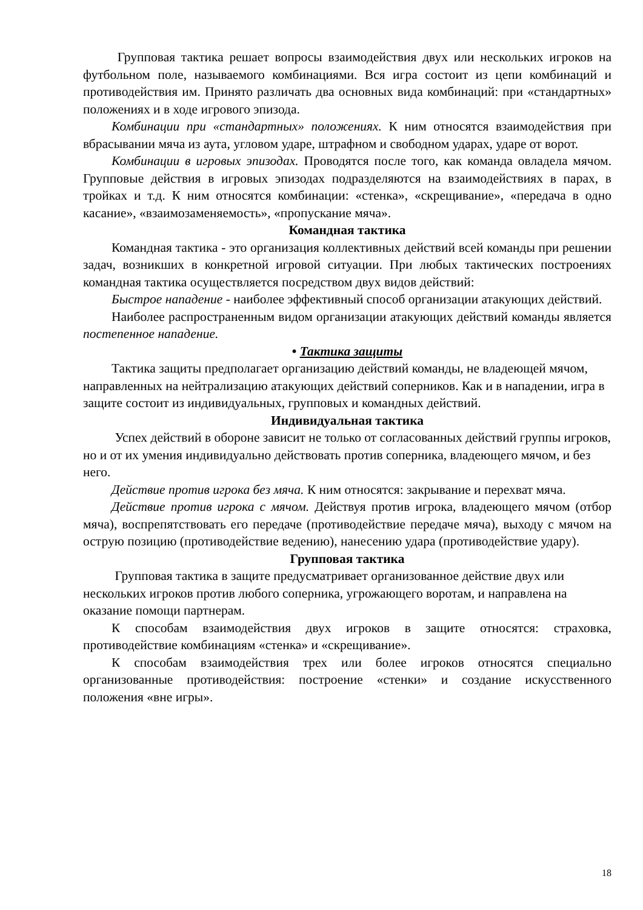Групповая тактика решает вопросы взаимодействия двух или нескольких игроков на футбольном поле, называемого комбинациями. Вся игра состоит из цепи комбинаций и противодействия им. Принято различать два основных вида комбинаций: при «стандартных» положениях и в ходе игрового эпизода.
Комбинации при «стандартных» положениях. К ним относятся взаимодействия при вбрасывании мяча из аута, угловом ударе, штрафном и свободном ударах, ударе от ворот.
Комбинации в игровых эпизодах. Проводятся после того, как команда овладела мячом. Групповые действия в игровых эпизодах подразделяются на взаимодействиях в парах, в тройках и т.д. К ним относятся комбинации: «стенка», «скрещивание», «передача в одно касание», «взаимозаменяемость», «пропускание мяча».
Командная тактика
Командная тактика - это организация коллективных действий всей команды при решении задач, возникших в конкретной игровой ситуации. При любых тактических построениях командная тактика осуществляется посредством двух видов действий:
Быстрое нападение - наиболее эффективный способ организации атакующих действий.
Наиболее распространенным видом организации атакующих действий команды является постепенное нападение.
• Тактика защиты
Тактика защиты предполагает организацию действий команды, не владеющей мячом, направленных на нейтрализацию атакующих действий соперников. Как и в нападении, игра в защите состоит из индивидуальных, групповых и командных действий.
Индивидуальная тактика
Успех действий в обороне зависит не только от согласованных действий группы игроков, но и от их умения индивидуально действовать против соперника, владеющего мячом, и без него.
Действие против игрока без мяча. К ним относятся: закрывание и перехват мяча.
Действие против игрока с мячом. Действуя против игрока, владеющего мячом (отбор мяча), воспрепятствовать его передаче (противодействие передаче мяча), выходу с мячом на острую позицию (противодействие ведению), нанесению удара (противодействие удару).
Групповая тактика
Групповая тактика в защите предусматривает организованное действие двух или нескольких игроков против любого соперника, угрожающего воротам, и направлена на оказание помощи партнерам.
К способам взаимодействия двух игроков в защите относятся: страховка, противодействие комбинациям «стенка» и «скрещивание».
К способам взаимодействия трех или более игроков относятся специально организованные противодействия: построение «стенки» и создание искусственного положения «вне игры».
18